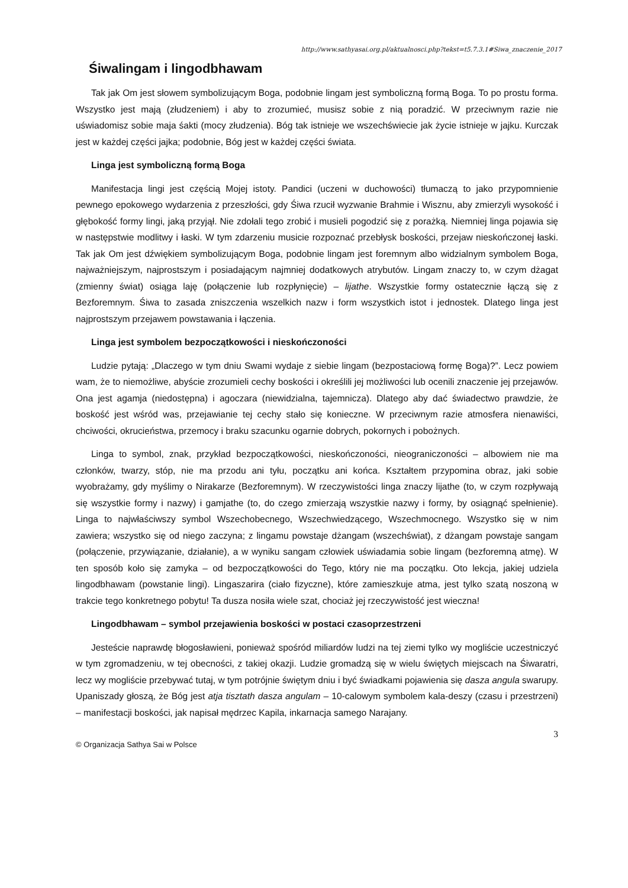http://www.sathyasai.org.pl/aktualnosci.php?tekst=t5.7.3.1#Siwa_znaczenie_2017
Śiwalingam i lingodbhawam
Tak jak Om jest słowem symbolizującym Boga, podobnie lingam jest symboliczną formą Boga. To po prostu forma. Wszystko jest mają (złudzeniem) i aby to zrozumieć, musisz sobie z nią poradzić. W przeciwnym razie nie uświadomisz sobie maja śakti (mocy złudzenia). Bóg tak istnieje we wszechświecie jak życie istnieje w jajku. Kurczak jest w każdej części jajka; podobnie, Bóg jest w każdej części świata.
Linga jest symboliczną formą Boga
Manifestacja lingi jest częścią Mojej istoty. Pandici (uczeni w duchowości) tłumaczą to jako przypomnienie pewnego epokowego wydarzenia z przeszłości, gdy Śiwa rzucił wyzwanie Brahmie i Wisznu, aby zmierzyli wysokość i głębokość formy lingi, jaką przyjął. Nie zdołali tego zrobić i musieli pogodzić się z porażką. Niemniej linga pojawia się w następstwie modlitwy i łaski. W tym zdarzeniu musicie rozpoznać przebłysk boskości, przejaw nieskończonej łaski. Tak jak Om jest dźwiękiem symbolizującym Boga, podobnie lingam jest foremnym albo widzialnym symbolem Boga, najważniejszym, najprostszym i posiadającym najmniej dodatkowych atrybutów. Lingam znaczy to, w czym dżagat (zmienny świat) osiąga laję (połączenie lub rozpłynięcie) – lijathe. Wszystkie formy ostatecznie łączą się z Bezforemnym. Śiwa to zasada zniszczenia wszelkich nazw i form wszystkich istot i jednostek. Dlatego linga jest najprostszym przejawem powstawania i łączenia.
Linga jest symbolem bezpoczątkowości i nieskończoności
Ludzie pytają: „Dlaczego w tym dniu Swami wydaje z siebie lingam (bezpostaciową formę Boga)?”. Lecz powiem wam, że to niemożliwe, abyście zrozumieli cechy boskości i określili jej możliwości lub ocenili znaczenie jej przejawów. Ona jest agamja (niedostępna) i agoczara (niewidzialna, tajemnicza). Dlatego aby dać świadectwo prawdzie, że boskość jest wśród was, przejawianie tej cechy stało się konieczne. W przeciwnym razie atmosfera nienawiści, chciwości, okrucieństwa, przemocy i braku szacunku ogarnie dobrych, pokornych i pobożnych.
Linga to symbol, znak, przykład bezpoczątkowości, nieskończoności, nieograniczoności – albowiem nie ma członków, twarzy, stóp, nie ma przodu ani tyłu, początku ani końca. Kształtem przypomina obraz, jaki sobie wyobrażamy, gdy myślimy o Nirakarze (Bezforemnym). W rzeczywistości linga znaczy lijathe (to, w czym rozpływają się wszystkie formy i nazwy) i gamjathe (to, do czego zmierzają wszystkie nazwy i formy, by osiągnąć spełnienie). Linga to najwłaściwszy symbol Wszechobecnego, Wszechwiedzącego, Wszechmocnego. Wszystko się w nim zawiera; wszystko się od niego zaczyna; z lingamu powstaje dżangam (wszechświat), z dżangam powstaje sangam (połączenie, przywiązanie, działanie), a w wyniku sangam człowiek uświadamia sobie lingam (bezforemną atmę). W ten sposób koło się zamyka – od bezpoczątkowości do Tego, który nie ma początku. Oto lekcja, jakiej udziela lingodbhawam (powstanie lingi). Lingaszarira (ciało fizyczne), które zamieszkuje atma, jest tylko szatą noszoną w trakcie tego konkretnego pobytu! Ta dusza nosiła wiele szat, chociaż jej rzeczywistość jest wieczna!
Lingodbhawam – symbol przejawienia boskości w postaci czasoprzestrzeni
Jesteście naprawdę błogosławieni, ponieważ spośród miliardów ludzi na tej ziemi tylko wy mogliście uczestniczyć w tym zgromadzeniu, w tej obecności, z takiej okazji. Ludzie gromadzą się w wielu świętych miejscach na Śiwaratri, lecz wy mogliście przebywać tutaj, w tym potrójnie świętym dniu i być świadkami pojawienia się dasza angula swarupy. Upaniszady głoszą, że Bóg jest atja tisztath dasza angulam – 10-calowym symbolem kala-deszy (czasu i przestrzeni) – manifestacji boskości, jak napisał mędrzec Kapila, inkarnacja samego Narajany.
3
© Organizacja Sathya Sai w Polsce